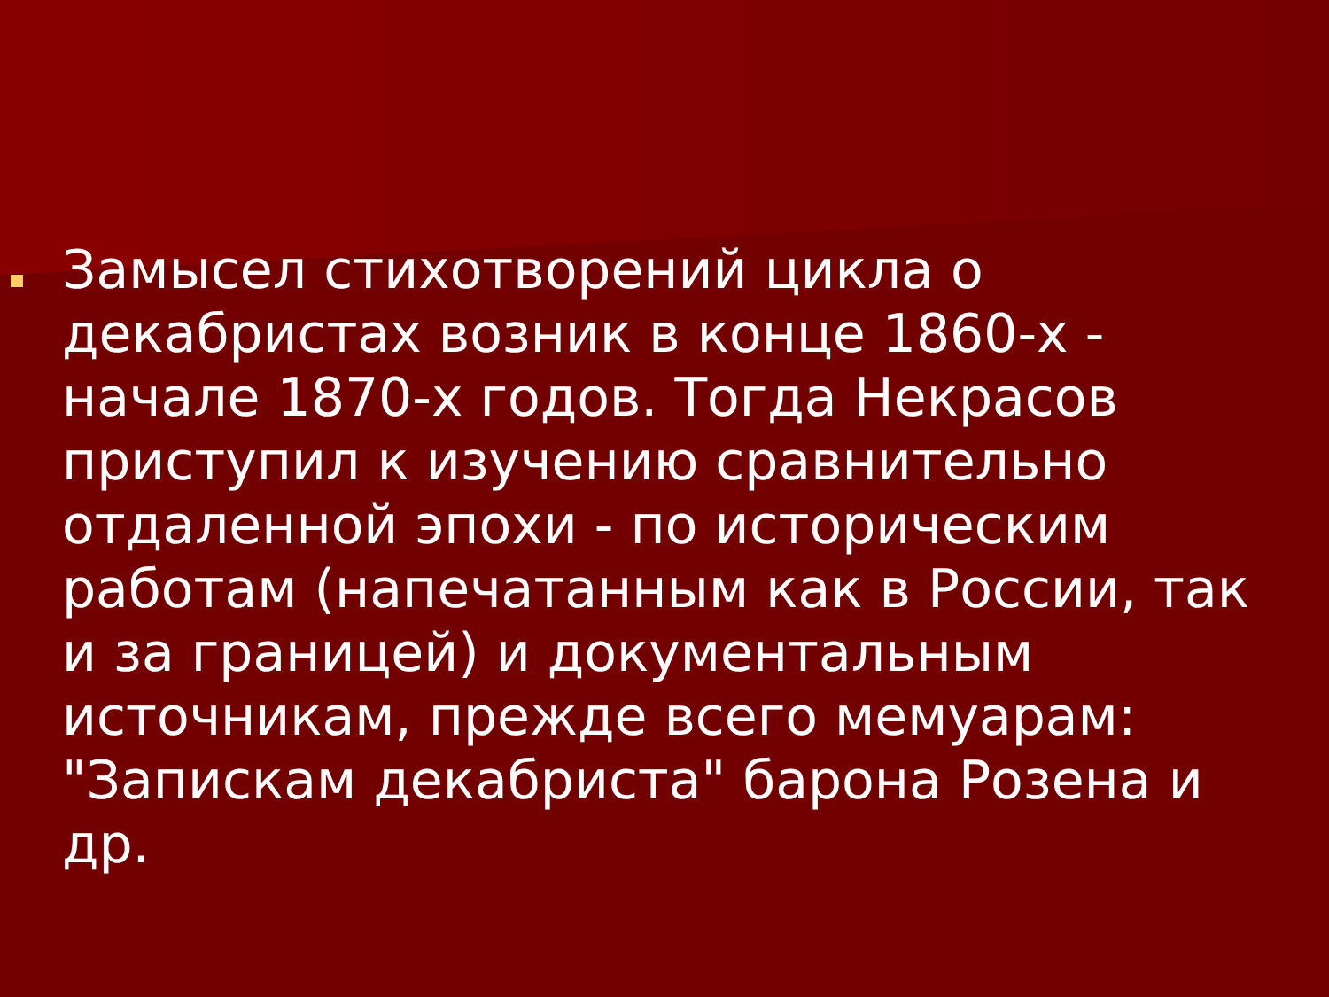Замысел стихотворений цикла о декабристах возник в конце 1860-х - начале 1870-х годов. Тогда Некрасов приступил к изучению сравнительно отдаленной эпохи - по историческим работам (напечатанным как в России, так и за границей) и документальным источникам, прежде всего мемуарам: "Запискам декабриста" барона Розена и др.